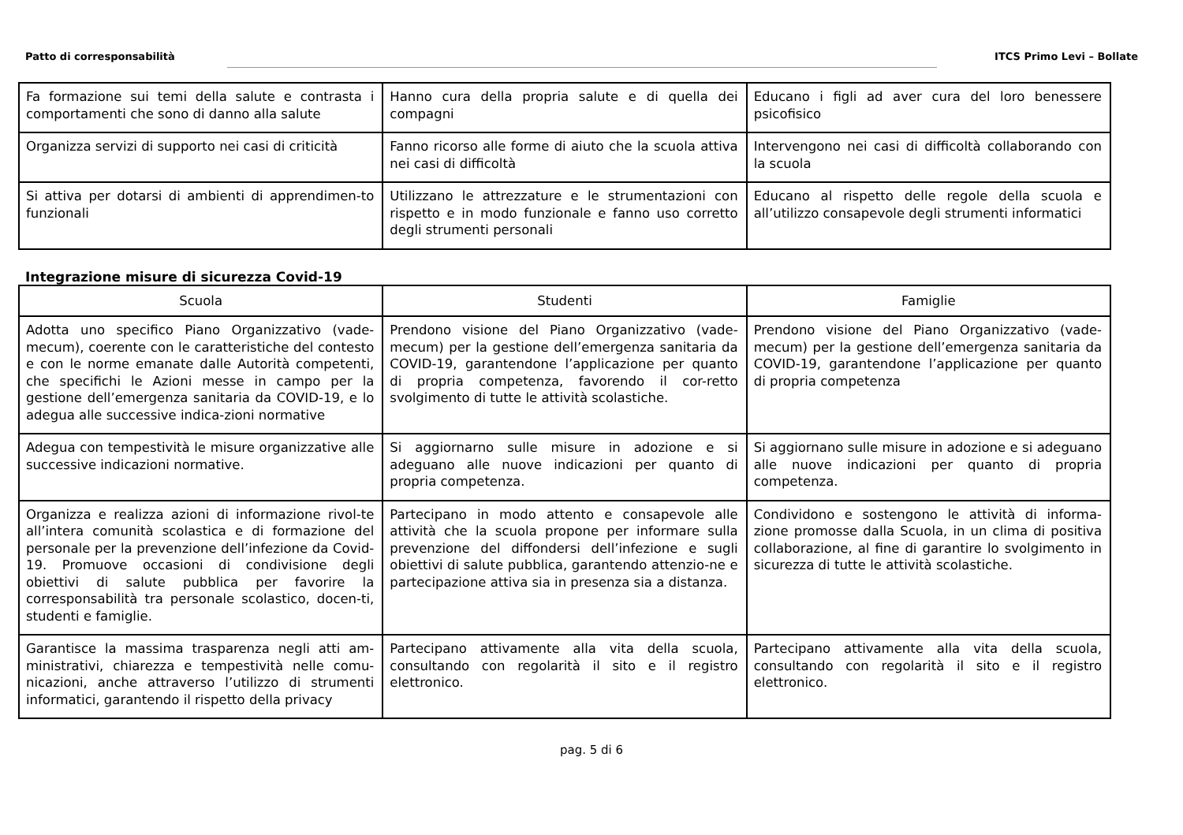Patto di corresponsabilità ITCS Primo Levi – Bollate
| Fa formazione sui temi della salute e contrasta i comportamenti che sono di danno alla salute | Hanno cura della propria salute e di quella dei compagni | Educano i figli ad aver cura del loro benessere psicofisico |
| Organizza servizi di supporto nei casi di criticità | Fanno ricorso alle forme di aiuto che la scuola attiva nei casi di difficoltà | Intervengono nei casi di difficoltà collaborando con la scuola |
| Si attiva per dotarsi di ambienti di apprendimen-to funzionali | Utilizzano le attrezzature e le strumentazioni con rispetto e in modo funzionale e fanno uso corretto degli strumenti personali | Educano al rispetto delle regole della scuola e all’utilizzo consapevole degli strumenti informatici |
Integrazione misure di sicurezza Covid-19
| Scuola | Studenti | Famiglie |
| --- | --- | --- |
| Adotta uno specifico Piano Organizzativo (vade-mecum), coerente con le caratteristiche del contesto e con le norme emanate dalle Autorità competenti, che specifichi le Azioni messe in campo per la gestione dell’emergenza sanitaria da COVID-19, e lo adegua alle successive indica-zioni normative | Prendono visione del Piano Organizzativo (vade-mecum) per la gestione dell’emergenza sanitaria da COVID-19, garantendone l’applicazione per quanto di propria competenza, favorendo il cor-retto svolgimento di tutte le attività scolastiche. | Prendono visione del Piano Organizzativo (vade-mecum) per la gestione dell’emergenza sanitaria da COVID-19, garantendone l’applicazione per quanto di propria competenza |
| Adegua con tempestività le misure organizzative alle successive indicazioni normative. | Si aggiornarno sulle misure in adozione e si adeguano alle nuove indicazioni per quanto di propria competenza. | Si aggiornano sulle misure in adozione e si adeguano alle nuove indicazioni per quanto di propria competenza. |
| Organizza e realizza azioni di informazione rivol-te all’intera comunità scolastica e di formazione del personale per la prevenzione dell’infezione da Covid-19. Promuove occasioni di condivisione degli obiettivi di salute pubblica per favorire la corresponsabilità tra personale scolastico, docen-ti, studenti e famiglie. | Partecipano in modo attento e consapevole alle attività che la scuola propone per informare sulla prevenzione del diffondersi dell’infezione e sugli obiettivi di salute pubblica, garantendo attenzio-ne e partecipazione attiva sia in presenza sia a distanza. | Condividono e sostengono le attività di informa-zione promosse dalla Scuola, in un clima di positiva collaborazione, al fine di garantire lo svolgimento in sicurezza di tutte le attività scolastiche. |
| Garantisce la massima trasparenza negli atti am-ministrativi, chiarezza e tempestività nelle comu-nicazioni, anche attraverso l’utilizzo di strumenti informatici, garantendo il rispetto della privacy | Partecipano attivamente alla vita della scuola, consultando con regolarità il sito e il registro elettronico. | Partecipano attivamente alla vita della scuola, consultando con regolarità il sito e il registro elettronico. |
pag. 5 di 6